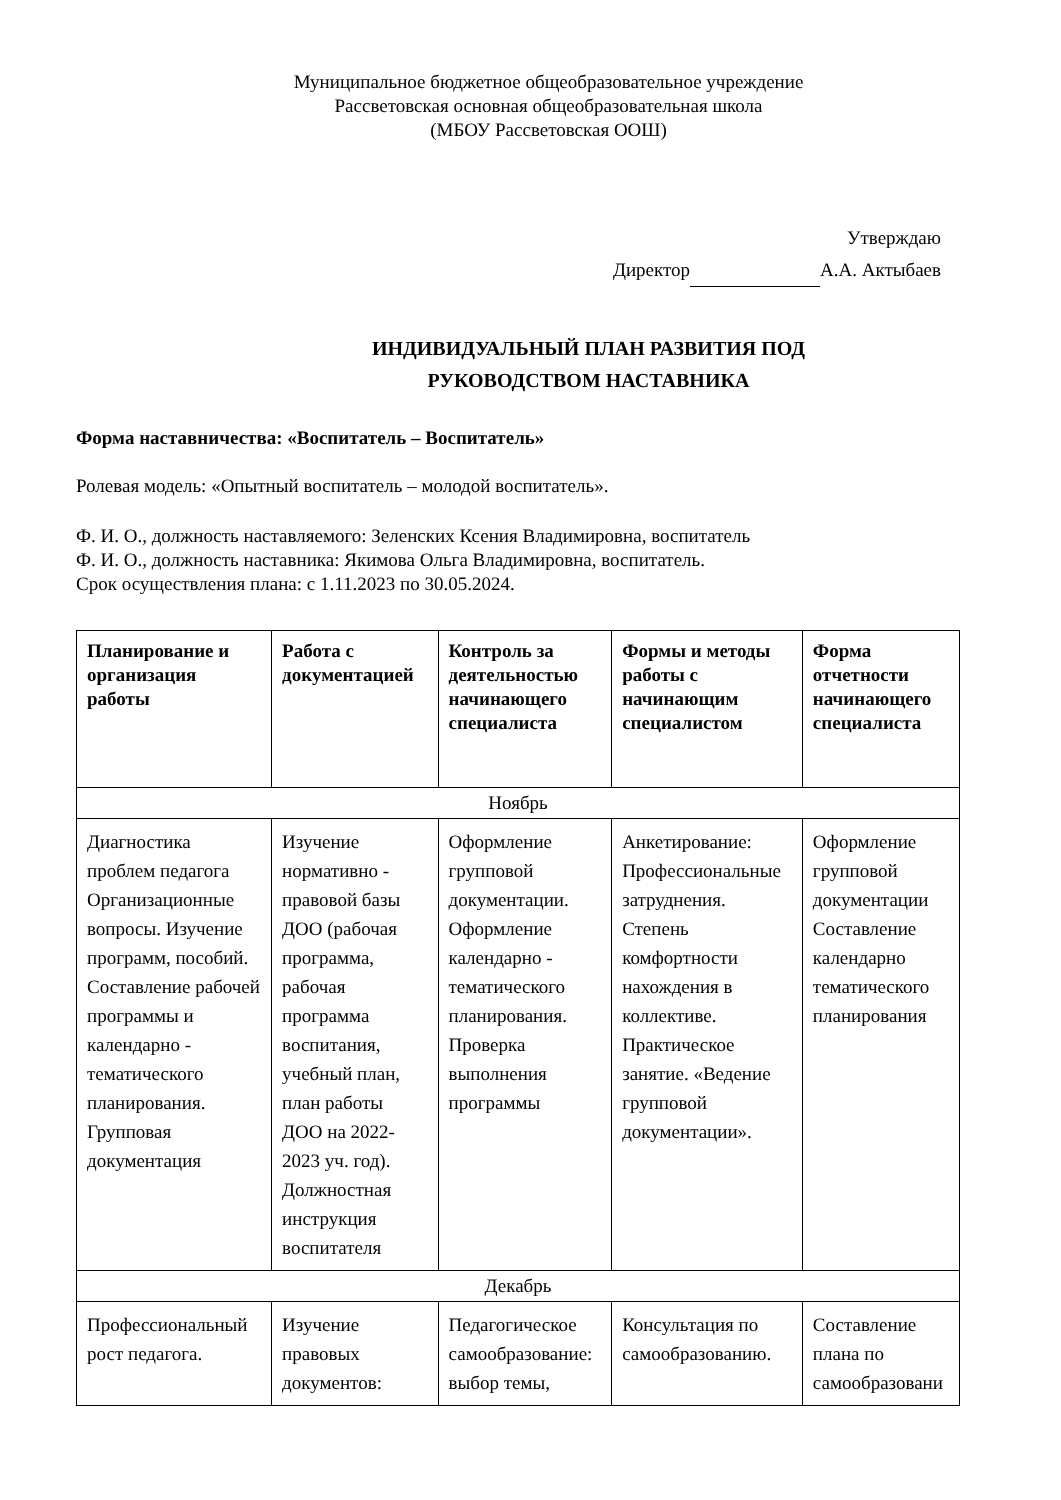Муниципальное бюджетное общеобразовательное учреждение
Рассветовская основная общеобразовательная школа
(МБОУ Рассветовская ООШ)
Утверждаю
Директор А.А. Актыбаев
ИНДИВИДУАЛЬНЫЙ ПЛАН РАЗВИТИЯ ПОД
РУКОВОДСТВОМ НАСТАВНИКА
Форма наставничества: «Воспитатель – Воспитатель»
Ролевая модель: «Опытный воспитатель – молодой воспитатель».
Ф. И. О., должность наставляемого: Зеленских Ксения Владимировна, воспитатель
Ф. И. О., должность наставника: Якимова Ольга Владимировна, воспитатель.
Срок осуществления плана: с 1.11.2023 по 30.05.2024.
| Планирование и организация работы | Работа с документацией | Контроль за деятельностью начинающего специалиста | Формы и методы работы с начинающим специалистом | Форма отчетности начинающего специалиста |
| --- | --- | --- | --- | --- |
| Ноябрь | | | | |
| Диагностика проблем педагога Организационные вопросы. Изучение программ, пособий. Составление рабочей программы и календарно - тематического планирования. Групповая документация | Изучение нормативно - правовой базы ДОО (рабочая программа, рабочая программа воспитания, учебный план, план работы ДОО на 2022-2023 уч. год). Должностная инструкция воспитателя | Оформление групповой документации. Оформление календарно - тематического планирования. Проверка выполнения программы | Анкетирование: Профессиональные затруднения. Степень комфортности нахождения в коллективе. Практическое занятие. «Ведение групповой документации». | Оформление групповой документации Составление календарно тематического планирования |
| Декабрь | | | | |
| Профессиональный рост педагога. | Изучение правовых документов: | Педагогическое самообразование: выбор темы, | Консультация по самообразованию. | Составление плана по самообразовани |